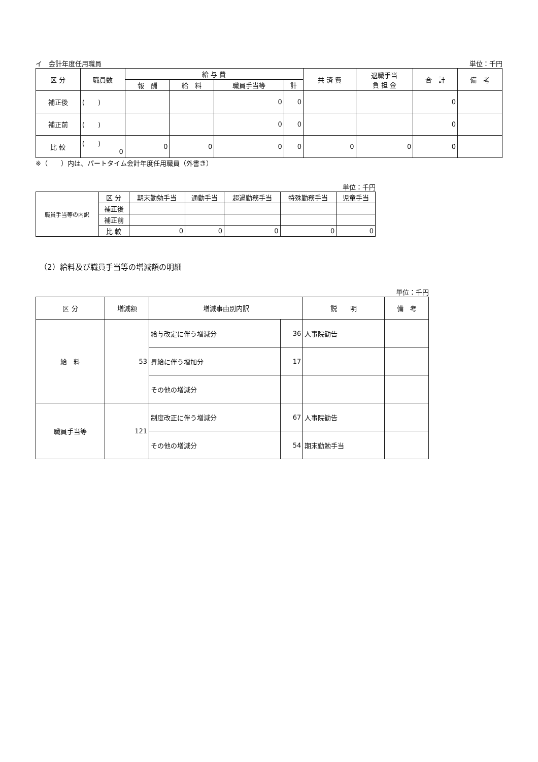イ　会計年度任用職員 単位：千円
| 区 分 | 職員数 | 給 与 費 | | | | 共 済 費 | 退職手当 負 担 金 | 合 計 | 備 考 |
| --- | --- | --- | --- | --- | --- | --- | --- | --- | --- |
| | | 報 酬 | 給 料 | 職員手当等 | 計 | | | | |
| 補正後 | ( ) | | | 0 | 0 | | | 0 | |
| 補正前 | ( ) | | | 0 | 0 | | | 0 | |
| 比 較 | ( ) 0 | 0 | 0 | 0 | 0 | 0 | 0 | 0 | |
※（　　）内は、パートタイム会計年度任用職員（外書き）
単位：千円
| 職員手当等の内訳 | 区 分 | 期末勤勉手当 | 通勤手当 | 超過勤務手当 | 特殊勤務手当 | 児童手当 |
| | 補正後 | | | | | |
| | 補正前 | | | | | |
| | 比 較 | 0 | 0 | 0 | 0 | 0 |
（2）給料及び職員手当等の増減額の明細
単位：千円
| 区 分 | 増減額 | 増減事由別内訳 | | 説 明 | 備 考 |
| --- | --- | --- | --- | --- | --- |
| 給 料 | 53 | 給与改定に伴う増減分 | 36 | 人事院勧告 | |
| | | 昇給に伴う増加分 | 17 | | |
| | | その他の増減分 | | | |
| 職員手当等 | 121 | 制度改正に伴う増減分 | 67 | 人事院勧告 | |
| | | その他の増減分 | 54 | 期末勤勉手当 | |